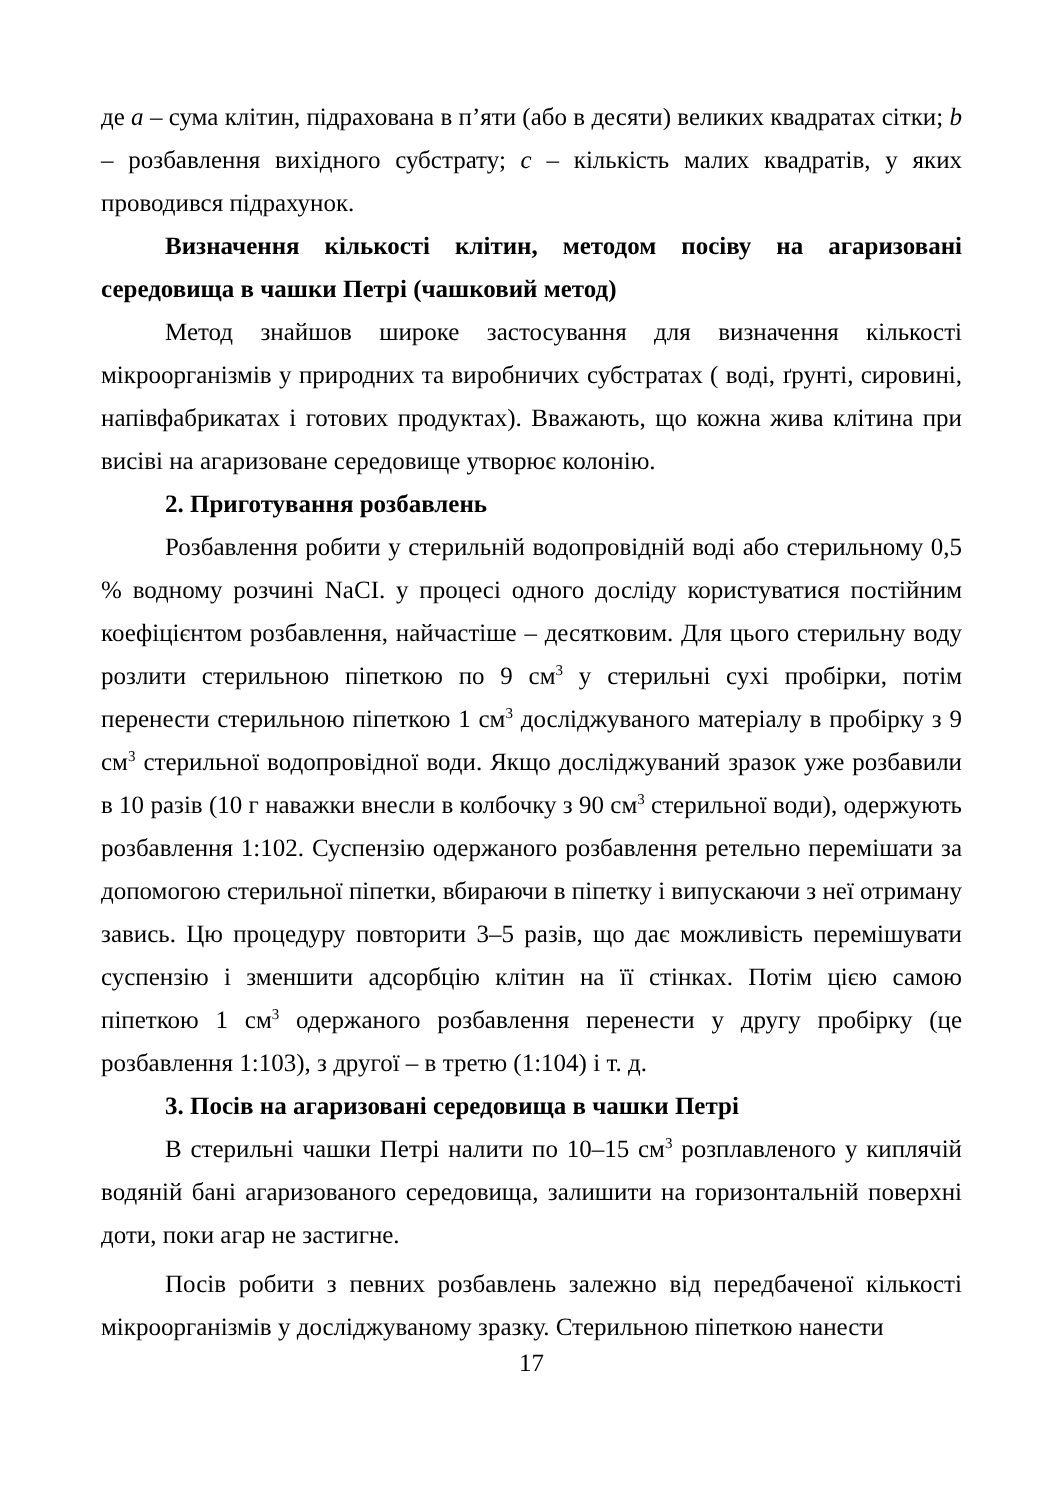де a – сума клітин, підрахована в п’яти (або в десяти) великих квадратах сітки; b – розбавлення вихідного субстрату; c – кількість малих квадратів, у яких проводився підрахунок.
Визначення кількості клітин, методом посіву на агаризовані середовища в чашки Петрі (чашковий метод)
Метод знайшов широке застосування для визначення кількості мікроорганізмів у природних та виробничих субстратах ( воді, ґрунті, сировині, напівфабрикатах і готових продуктах). Вважають, що кожна жива клітина при висіві на агаризоване середовище утворює колонію.
2. Приготування розбавлень
Розбавлення робити у стерильній водопровідній воді або стерильному 0,5 % водному розчині NaCI. у процесі одного досліду користуватися постійним коефіцієнтом розбавлення, найчастіше – десятковим. Для цього стерильну воду розлити стерильною піпеткою по 9 см<sup>3</sup> у стерильні сухі пробірки, потім перенести стерильною піпеткою 1 см<sup>3</sup> досліджуваного матеріалу в пробірку з 9 см<sup>3</sup> стерильної водопровідної води. Якщо досліджуваний зразок уже розбавили в 10 разів (10 г наважки внесли в колбочку з 90 см<sup>3</sup> стерильної води), одержують розбавлення 1:102. Суспензію одержаного розбавлення ретельно перемішати за допомогою стерильної піпетки, вбираючи в піпетку і випускаючи з неї отриману завись. Цю процедуру повторити 3–5 разів, що дає можливість перемішувати суспензію і зменшити адсорбцію клітин на її стінках. Потім цією самою піпеткою 1 см<sup>3</sup> одержаного розбавлення перенести у другу пробірку (це розбавлення 1:103), з другої – в третю (1:104) і т. д.
3. Посів на агаризовані середовища в чашки Петрі
В стерильні чашки Петрі налити по 10–15 см<sup>3</sup> розплавленого у киплячій водяній бані агаризованого середовища, залишити на горизонтальній поверхні доти, поки агар не застигне.
Посів робити з певних розбавлень залежно від передбаченої кількості мікроорганізмів у досліджуваному зразку. Стерильною піпеткою нанести
17